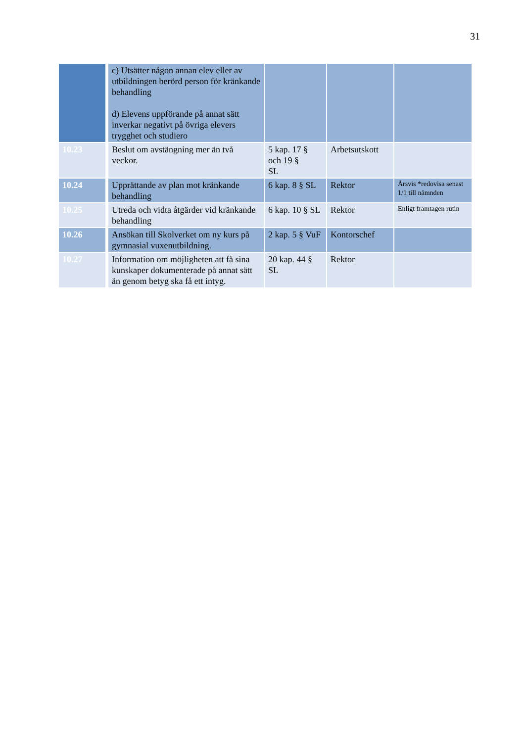31
| | c) Utsätter någon annan elev eller av utbildningen berörd person för kränkande behandling d) Elevens uppförande på annat sätt inverkar negativt på övriga elevers trygghet och studiero | | | |
| 10.23 | Beslut om avstängning mer än två veckor. | 5 kap. 17 § och 19 § SL | Arbetsutskott | |
| 10.24 | Upprättande av plan mot kränkande behandling | 6 kap. 8 § SL | Rektor | Årsvis *redovisa senast 1/1 till nämnden |
| 10.25 | Utreda och vidta åtgärder vid kränkande behandling | 6 kap. 10 § SL | Rektor | Enligt framtagen rutin |
| 10.26 | Ansökan till Skolverket om ny kurs på gymnasial vuxenutbildning. | 2 kap. 5 § VuF | Kontorschef | |
| 10.27 | Information om möjligheten att få sina kunskaper dokumenterade på annat sätt än genom betyg ska få ett intyg. | 20 kap. 44 § SL | Rektor | |